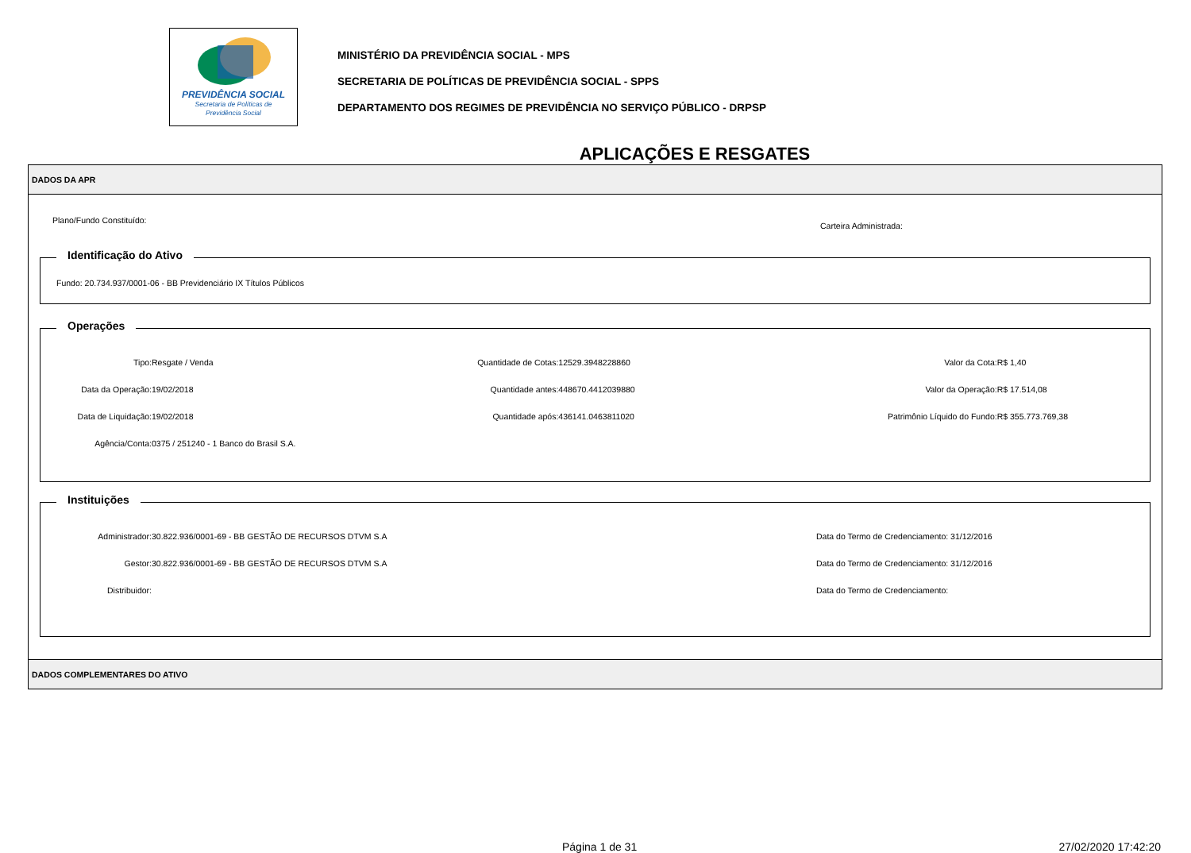PREVIDÊNCIA SOCIAL
Secretaria de Políticas de
Previdência Social
MINISTÉRIO DA PREVIDÊNCIA SOCIAL - MPS
SECRETARIA DE POLÍTICAS DE PREVIDÊNCIA SOCIAL - SPPS
DEPARTAMENTO DOS REGIMES DE PREVIDÊNCIA NO SERVIÇO PÚBLICO - DRPSP
APLICAÇÕES E RESGATES
DADOS DA APR
Plano/Fundo Constituído:
Carteira Administrada:
Identificação do Ativo
Fundo: 20.734.937/0001-06 - BB Previdenciário IX Títulos Públicos
Operações
Tipo: Resgate / Venda Quantidade de Cotas: 12529.3948228860
Valor da Cota: R$ 1,40
Data da Operação: 19/02/2018 Quantidade antes: 448670.4412039880
Valor da Operação: R$ 17.514,08
Data de Liquidação: 19/02/2018 Quantidade após: 436141.0463811020
Patrimônio Líquido do Fundo: R$ 355.773.769,38
Agência/Conta: 0375 / 251240 - 1 Banco do Brasil S.A.
Instituições
Administrador: 30.822.936/0001-69 - BB GESTÃO DE RECURSOS DTVM S.A
Data do Termo de Credenciamento: 31/12/2016
Gestor: 30.822.936/0001-69 - BB GESTÃO DE RECURSOS DTVM S.A
Data do Termo de Credenciamento: 31/12/2016
Distribuidor: Data do Termo de Credenciamento:
DADOS COMPLEMENTARES DO ATIVO
Página 1 de 31 27/02/2020 17:42:20